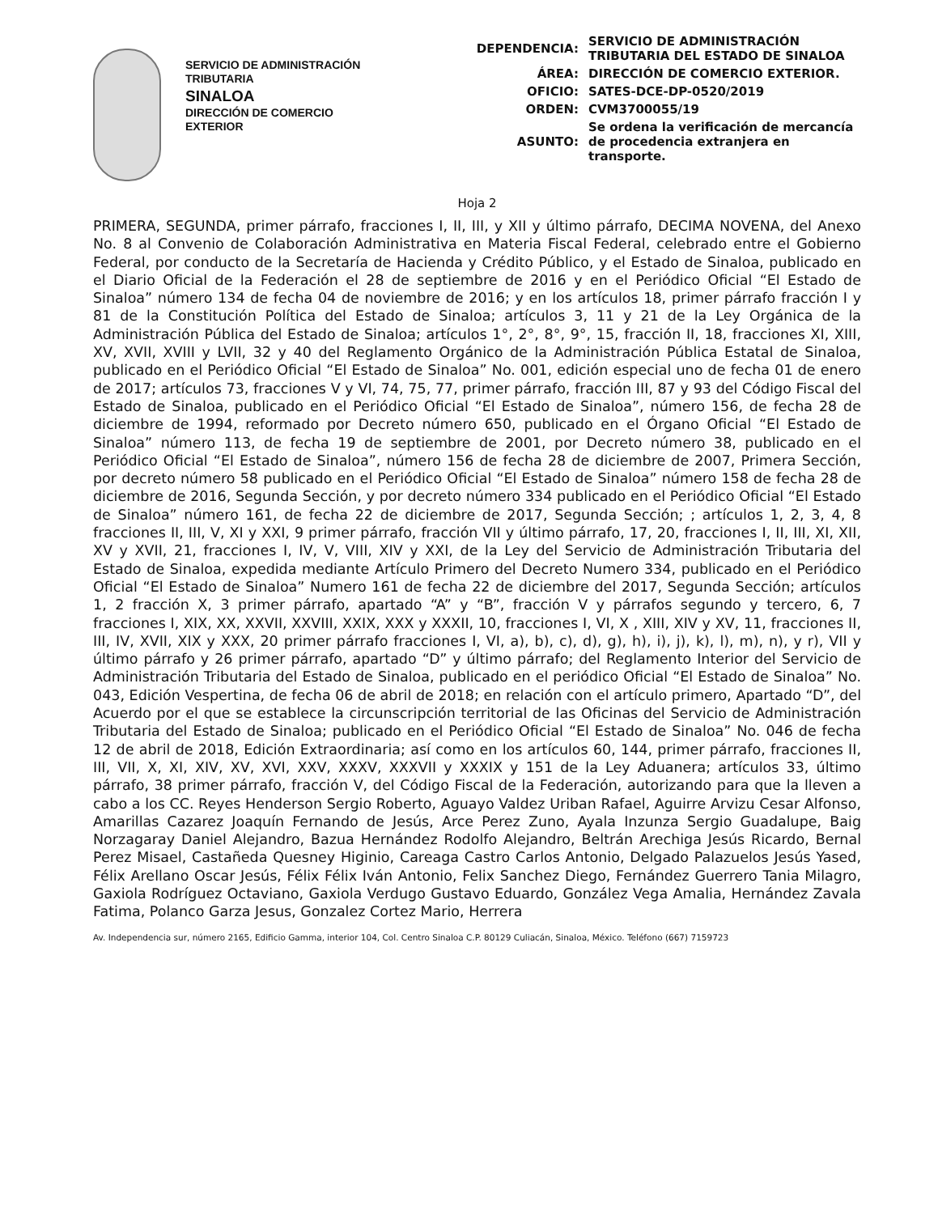SERVICIO DE ADMINISTRACIÓN
TRIBUTARIA
SINALOA
DIRECCIÓN DE COMERCIO
EXTERIOR
| DEPENDENCIA: | SERVICIO DE ADMINISTRACIÓN TRIBUTARIA DEL ESTADO DE SINALOA |
| ÁREA: | DIRECCIÓN DE COMERCIO EXTERIOR. |
| OFICIO: | SATES-DCE-DP-0520/2019 |
| ORDEN: | CVM3700055/19 |
| ASUNTO: | Se ordena la verificación de mercancía de procedencia extranjera en transporte. |
Hoja 2
PRIMERA, SEGUNDA, primer párrafo, fracciones I, II, III, y XII y último párrafo, DECIMA NOVENA, del Anexo No. 8 al Convenio de Colaboración Administrativa en Materia Fiscal Federal, celebrado entre el Gobierno Federal, por conducto de la Secretaría de Hacienda y Crédito Público, y el Estado de Sinaloa, publicado en el Diario Oficial de la Federación el 28 de septiembre de 2016 y en el Periódico Oficial “El Estado de Sinaloa” número 134 de fecha 04 de noviembre de 2016; y en los artículos 18, primer párrafo fracción I y 81 de la Constitución Política del Estado de Sinaloa; artículos 3, 11 y 21 de la Ley Orgánica de la Administración Pública del Estado de Sinaloa; artículos 1°, 2°, 8°, 9°, 15, fracción II, 18, fracciones XI, XIII, XV, XVII, XVIII y LVII, 32 y 40 del Reglamento Orgánico de la Administración Pública Estatal de Sinaloa, publicado en el Periódico Oficial “El Estado de Sinaloa” No. 001, edición especial uno de fecha 01 de enero de 2017; artículos 73, fracciones V y VI, 74, 75, 77, primer párrafo, fracción III, 87 y 93 del Código Fiscal del Estado de Sinaloa, publicado en el Periódico Oficial “El Estado de Sinaloa”, número 156, de fecha 28 de diciembre de 1994, reformado por Decreto número 650, publicado en el Órgano Oficial “El Estado de Sinaloa” número 113, de fecha 19 de septiembre de 2001, por Decreto número 38, publicado en el Periódico Oficial “El Estado de Sinaloa”, número 156 de fecha 28 de diciembre de 2007, Primera Sección, por decreto número 58 publicado en el Periódico Oficial “El Estado de Sinaloa” número 158 de fecha 28 de diciembre de 2016, Segunda Sección, y por decreto número 334 publicado en el Periódico Oficial “El Estado de Sinaloa” número 161, de fecha 22 de diciembre de 2017, Segunda Sección; ; artículos 1, 2, 3, 4, 8 fracciones II, III, V, XI y XXI, 9 primer párrafo, fracción VII y último párrafo, 17, 20, fracciones I, II, III, XI, XII, XV y XVII, 21, fracciones I, IV, V, VIII, XIV y XXI, de la Ley del Servicio de Administración Tributaria del Estado de Sinaloa, expedida mediante Artículo Primero del Decreto Numero 334, publicado en el Periódico Oficial “El Estado de Sinaloa” Numero 161 de fecha 22 de diciembre del 2017, Segunda Sección; artículos 1, 2 fracción X, 3 primer párrafo, apartado “A” y “B”, fracción V y párrafos segundo y tercero, 6, 7 fracciones I, XIX, XX, XXVII, XXVIII, XXIX, XXX y XXXII, 10, fracciones I, VI, X , XIII, XIV y XV, 11, fracciones II, III, IV, XVII, XIX y XXX, 20 primer párrafo fracciones I, VI, a), b), c), d), g), h), i), j), k), l), m), n), y r), VII y último párrafo y 26 primer párrafo, apartado “D” y último párrafo; del Reglamento Interior del Servicio de Administración Tributaria del Estado de Sinaloa, publicado en el periódico Oficial “El Estado de Sinaloa” No. 043, Edición Vespertina, de fecha 06 de abril de 2018; en relación con el artículo primero, Apartado “D”, del Acuerdo por el que se establece la circunscripción territorial de las Oficinas del Servicio de Administración Tributaria del Estado de Sinaloa; publicado en el Periódico Oficial “El Estado de Sinaloa” No. 046 de fecha 12 de abril de 2018, Edición Extraordinaria; así como en los artículos 60, 144, primer párrafo, fracciones II, III, VII, X, XI, XIV, XV, XVI, XXV, XXXV, XXXVII y XXXIX y 151 de la Ley Aduanera; artículos 33, último párrafo, 38 primer párrafo, fracción V, del Código Fiscal de la Federación, autorizando para que la lleven a cabo a los CC. Reyes Henderson Sergio Roberto, Aguayo Valdez Uriban Rafael, Aguirre Arvizu Cesar Alfonso, Amarillas Cazarez Joaquín Fernando de Jesús, Arce Perez Zuno, Ayala Inzunza Sergio Guadalupe, Baig Norzagaray Daniel Alejandro, Bazua Hernández Rodolfo Alejandro, Beltrán Arechiga Jesús Ricardo, Bernal Perez Misael, Castañeda Quesney Higinio, Careaga Castro Carlos Antonio, Delgado Palazuelos Jesús Yased, Félix Arellano Oscar Jesús, Félix Félix Iván Antonio, Felix Sanchez Diego, Fernández Guerrero Tania Milagro, Gaxiola Rodríguez Octaviano, Gaxiola Verdugo Gustavo Eduardo, González Vega Amalia, Hernández Zavala Fatima, Polanco Garza Jesus, Gonzalez Cortez Mario, Herrera
Av. Independencia sur, número 2165, Edificio Gamma, interior 104, Col. Centro Sinaloa C.P. 80129 Culiacán, Sinaloa, México. Teléfono (667) 7159723